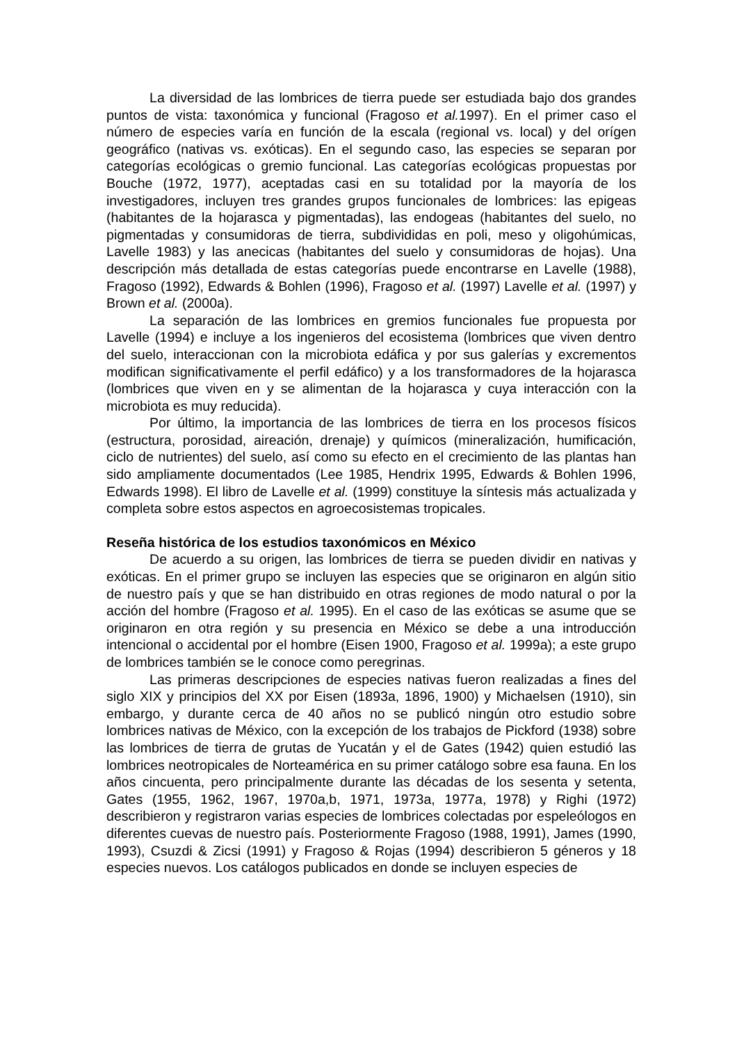La diversidad de las lombrices de tierra puede ser estudiada bajo dos grandes puntos de vista: taxonómica y funcional (Fragoso et al. 1997). En el primer caso el número de especies varía en función de la escala (regional vs. local) y del orígen geográfico (nativas vs. exóticas). En el segundo caso, las especies se separan por categorías ecológicas o gremio funcional. Las categorías ecológicas propuestas por Bouche (1972, 1977), aceptadas casi en su totalidad por la mayoría de los investigadores, incluyen tres grandes grupos funcionales de lombrices: las epigeas (habitantes de la hojarasca y pigmentadas), las endogeas (habitantes del suelo, no pigmentadas y consumidoras de tierra, subdivididas en poli, meso y oligohúmicas, Lavelle 1983) y las anecicas (habitantes del suelo y consumidoras de hojas). Una descripción más detallada de estas categorías puede encontrarse en Lavelle (1988), Fragoso (1992), Edwards & Bohlen (1996), Fragoso et al. (1997) Lavelle et al. (1997) y Brown et al. (2000a).
La separación de las lombrices en gremios funcionales fue propuesta por Lavelle (1994) e incluye a los ingenieros del ecosistema (lombrices que viven dentro del suelo, interaccionan con la microbiota edáfica y por sus galerías y excrementos modifican significativamente el perfil edáfico) y a los transformadores de la hojarasca (lombrices que viven en y se alimentan de la hojarasca y cuya interacción con la microbiota es muy reducida).
Por último, la importancia de las lombrices de tierra en los procesos físicos (estructura, porosidad, aireación, drenaje) y químicos (mineralización, humificación, ciclo de nutrientes) del suelo, así como su efecto en el crecimiento de las plantas han sido ampliamente documentados (Lee 1985, Hendrix 1995, Edwards & Bohlen 1996, Edwards 1998). El libro de Lavelle et al. (1999) constituye la síntesis más actualizada y completa sobre estos aspectos en agroecosistemas tropicales.
Reseña histórica de los estudios taxonómicos en México
De acuerdo a su origen, las lombrices de tierra se pueden dividir en nativas y exóticas. En el primer grupo se incluyen las especies que se originaron en algún sitio de nuestro país y que se han distribuido en otras regiones de modo natural o por la acción del hombre (Fragoso et al. 1995). En el caso de las exóticas se asume que se originaron en otra región y su presencia en México se debe a una introducción intencional o accidental por el hombre (Eisen 1900, Fragoso et al. 1999a); a este grupo de lombrices también se le conoce como peregrinas.
Las primeras descripciones de especies nativas fueron realizadas a fines del siglo XIX y principios del XX por Eisen (1893a, 1896, 1900) y Michaelsen (1910), sin embargo, y durante cerca de 40 años no se publicó ningún otro estudio sobre lombrices nativas de México, con la excepción de los trabajos de Pickford (1938) sobre las lombrices de tierra de grutas de Yucatán y el de Gates (1942) quien estudió las lombrices neotropicales de Norteamérica en su primer catálogo sobre esa fauna. En los años cincuenta, pero principalmente durante las décadas de los sesenta y setenta, Gates (1955, 1962, 1967, 1970a,b, 1971, 1973a, 1977a, 1978) y Righi (1972) describieron y registraron varias especies de lombrices colectadas por espeleólogos en diferentes cuevas de nuestro país. Posteriormente Fragoso (1988, 1991), James (1990, 1993), Csuzdi & Zicsi (1991) y Fragoso & Rojas (1994) describieron 5 géneros y 18 especies nuevos. Los catálogos publicados en donde se incluyen especies de